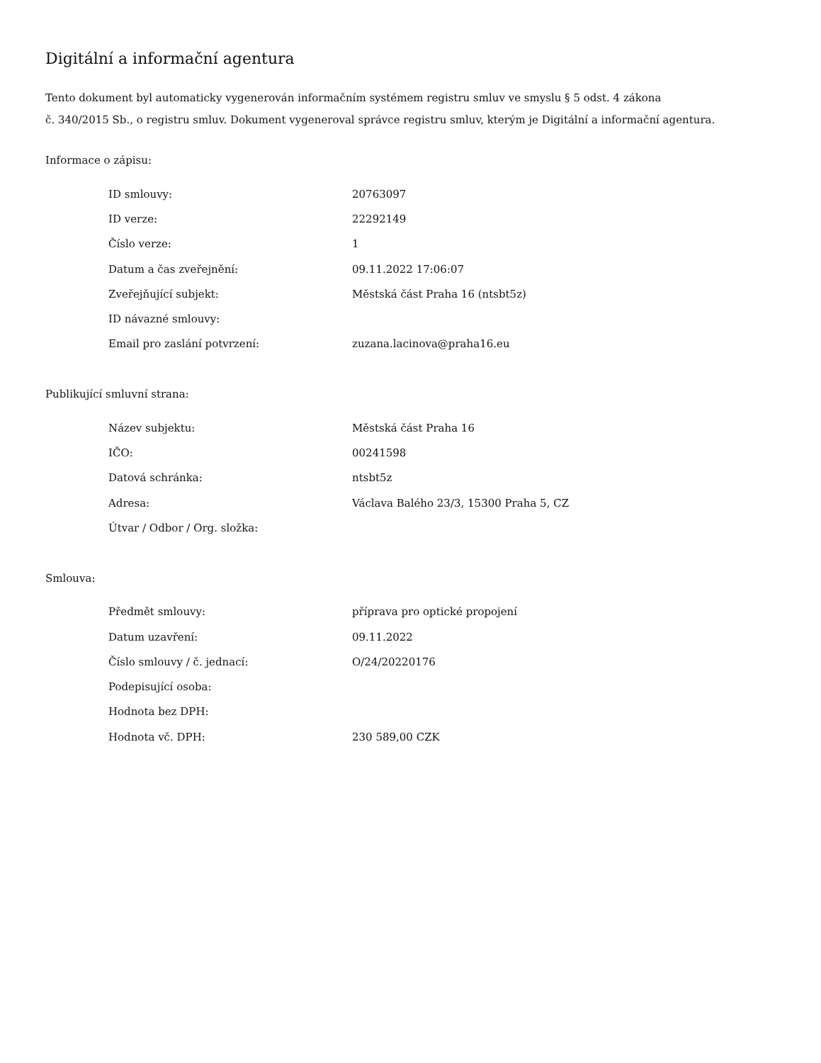Digitální a informační agentura
Tento dokument byl automaticky vygenerován informačním systémem registru smluv ve smyslu § 5 odst. 4 zákona
č. 340/2015 Sb., o registru smluv. Dokument vygeneroval správce registru smluv, kterým je Digitální a informační agentura.
Informace o zápisu:
| ID smlouvy: | 20763097 |
| ID verze: | 22292149 |
| Číslo verze: | 1 |
| Datum a čas zveřejnění: | 09.11.2022 17:06:07 |
| Zveřejňující subjekt: | Městská část Praha 16 (ntsbt5z) |
| ID návazné smlouvy: | |
| Email pro zaslání potvrzení: | zuzana.lacinova@praha16.eu |
Publikující smluvní strana:
| Název subjektu: | Městská část Praha 16 |
| IČO: | 00241598 |
| Datová schránka: | ntsbt5z |
| Adresa: | Václava Balého 23/3, 15300 Praha 5, CZ |
| Útvar / Odbor / Org. složka: | |
Smlouva:
| Předmět smlouvy: | příprava pro optické propojení |
| Datum uzavření: | 09.11.2022 |
| Číslo smlouvy / č. jednací: | O/24/20220176 |
| Podepisující osoba: | |
| Hodnota bez DPH: | |
| Hodnota vč. DPH: | 230 589,00 CZK |